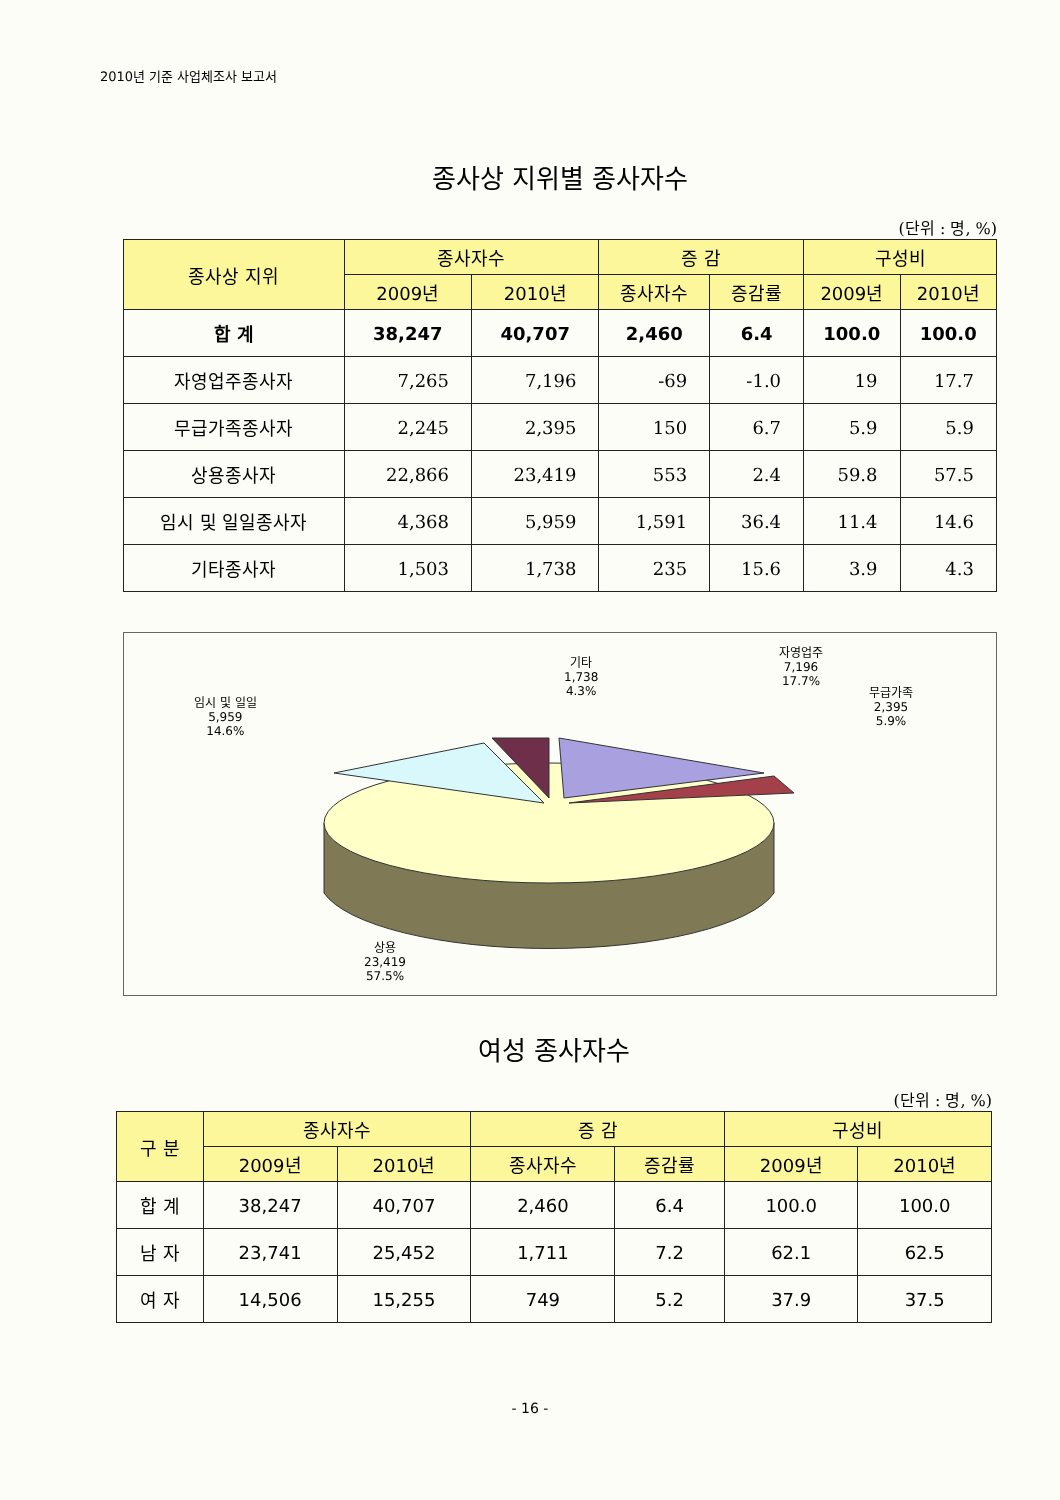2010년 기준 사업체조사 보고서
종사상 지위별 종사자수
(단위 : 명, %)
| 종사상 지위 | 종사자수 | | 증 감 | | 구성비 | |
| --- | --- | --- | --- | --- | --- | --- |
| | 2009년 | 2010년 | 종사자수 | 증감률 | 2009년 | 2010년 |
| 합 계 | 38,247 | 40,707 | 2,460 | 6.4 | 100.0 | 100.0 |
| 자영업주종사자 | 7,265 | 7,196 | -69 | -1.0 | 19 | 17.7 |
| 무급가족종사자 | 2,245 | 2,395 | 150 | 6.7 | 5.9 | 5.9 |
| 상용종사자 | 22,866 | 23,419 | 553 | 2.4 | 59.8 | 57.5 |
| 임시 및 일일종사자 | 4,368 | 5,959 | 1,591 | 36.4 | 11.4 | 14.6 |
| 기타종사자 | 1,503 | 1,738 | 235 | 15.6 | 3.9 | 4.3 |
임시 및 일일
5,959
14.6%
기타
1,738
4.3%
자영업주
7,196
17.7%
무급가족
2,395
5.9%
상용
23,419
57.5%
여성 종사자수
(단위 : 명, %)
| 구 분 | 종사자수 | | 증 감 | | 구성비 | |
| --- | --- | --- | --- | --- | --- | --- |
| | 2009년 | 2010년 | 종사자수 | 증감률 | 2009년 | 2010년 |
| 합 계 | 38,247 | 40,707 | 2,460 | 6.4 | 100.0 | 100.0 |
| 남 자 | 23,741 | 25,452 | 1,711 | 7.2 | 62.1 | 62.5 |
| 여 자 | 14,506 | 15,255 | 749 | 5.2 | 37.9 | 37.5 |
- 16 -